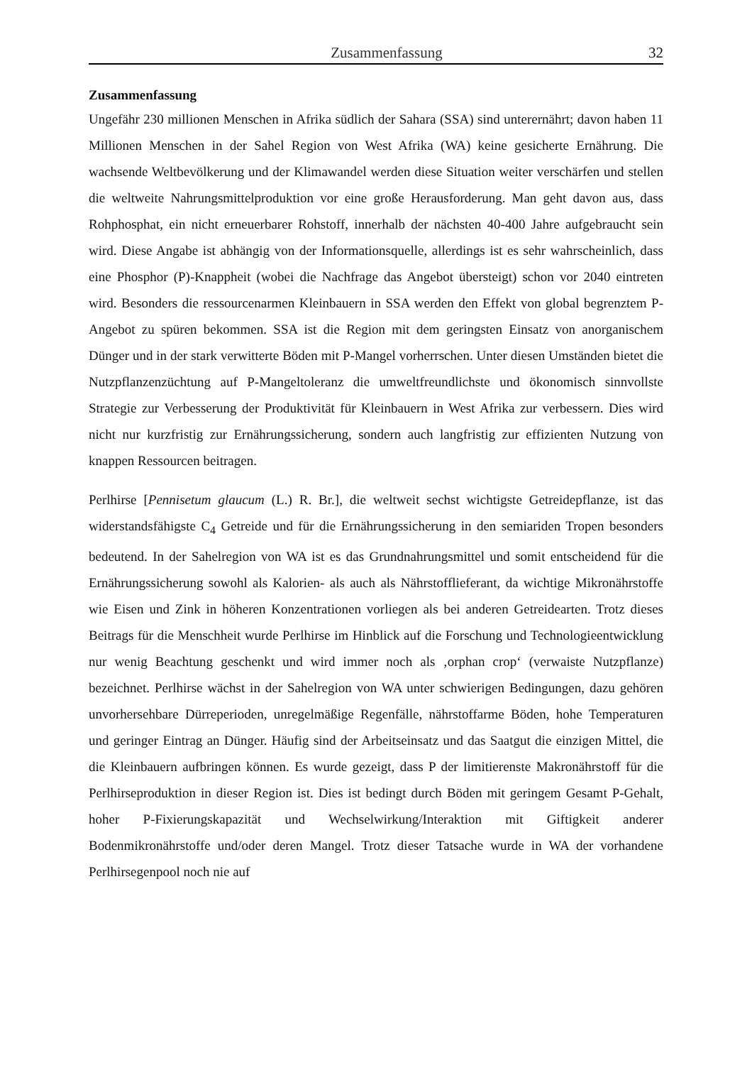Zusammenfassung 32
Zusammenfassung
Ungefähr 230 millionen Menschen in Afrika südlich der Sahara (SSA) sind unterernährt; davon haben 11 Millionen Menschen in der Sahel Region von West Afrika (WA) keine gesicherte Ernährung. Die wachsende Weltbevölkerung und der Klimawandel werden diese Situation weiter verschärfen und stellen die weltweite Nahrungsmittelproduktion vor eine große Herausforderung. Man geht davon aus, dass Rohphosphat, ein nicht erneuerbarer Rohstoff, innerhalb der nächsten 40-400 Jahre aufgebraucht sein wird. Diese Angabe ist abhängig von der Informationsquelle, allerdings ist es sehr wahrscheinlich, dass eine Phosphor (P)-Knappheit (wobei die Nachfrage das Angebot übersteigt) schon vor 2040 eintreten wird. Besonders die ressourcenarmen Kleinbauern in SSA werden den Effekt von global begrenztem P-Angebot zu spüren bekommen. SSA ist die Region mit dem geringsten Einsatz von anorganischem Dünger und in der stark verwitterte Böden mit P-Mangel vorherrschen. Unter diesen Umständen bietet die Nutzpflanzenzüchtung auf P-Mangeltoleranz die umweltfreundlichste und ökonomisch sinnvollste Strategie zur Verbesserung der Produktivität für Kleinbauern in West Afrika zur verbessern. Dies wird nicht nur kurzfristig zur Ernährungssicherung, sondern auch langfristig zur effizienten Nutzung von knappen Ressourcen beitragen.
Perlhirse [Pennisetum glaucum (L.) R. Br.], die weltweit sechst wichtigste Getreidepflanze, ist das widerstandsfähigste C<sub>4</sub> Getreide und für die Ernährungssicherung in den semiariden Tropen besonders bedeutend. In der Sahelregion von WA ist es das Grundnahrungsmittel und somit entscheidend für die Ernährungssicherung sowohl als Kalorien- als auch als Nährstofflieferant, da wichtige Mikronährstoffe wie Eisen und Zink in höheren Konzentrationen vorliegen als bei anderen Getreidearten. Trotz dieses Beitrags für die Menschheit wurde Perlhirse im Hinblick auf die Forschung und Technologieentwicklung nur wenig Beachtung geschenkt und wird immer noch als ‚orphan crop‘ (verwaiste Nutzpflanze) bezeichnet. Perlhirse wächst in der Sahelregion von WA unter schwierigen Bedingungen, dazu gehören unvorhersehbare Dürreperioden, unregelmäßige Regenfälle, nährstoffarme Böden, hohe Temperaturen und geringer Eintrag an Dünger. Häufig sind der Arbeitseinsatz und das Saatgut die einzigen Mittel, die die Kleinbauern aufbringen können. Es wurde gezeigt, dass P der limitierenste Makronährstoff für die Perlhirseproduktion in dieser Region ist. Dies ist bedingt durch Böden mit geringem Gesamt P-Gehalt, hoher P-Fixierungskapazität und Wechselwirkung/Interaktion mit Giftigkeit anderer Bodenmikronährstoffe und/oder deren Mangel. Trotz dieser Tatsache wurde in WA der vorhandene Perlhirsegenpool noch nie auf